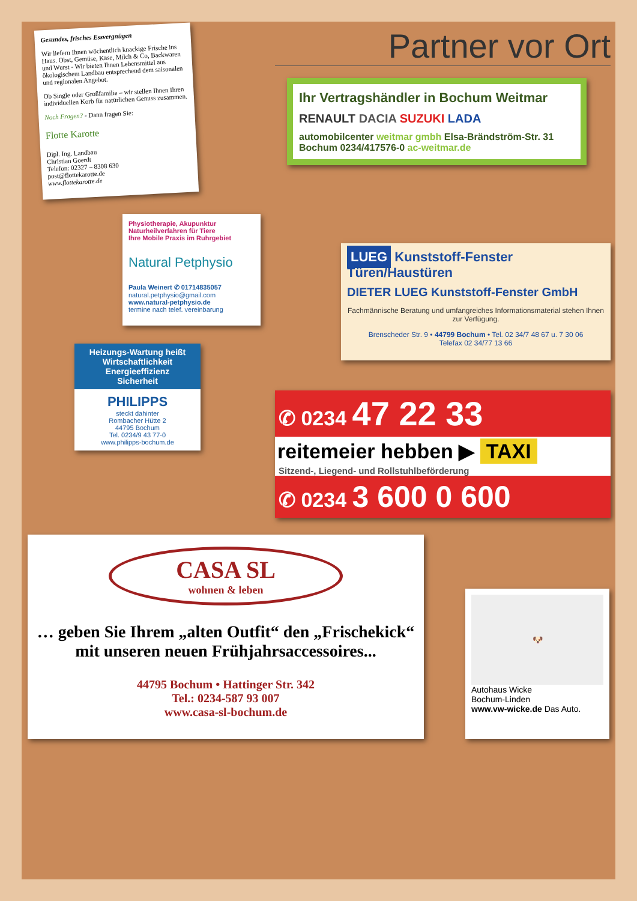Gesundes, frisches Essvergnügen
Wir liefern Ihnen wöchentlich knackige Frische ins Haus. Obst, Gemüse, Käse, Milch & Co, Backwaren und Wurst - Wir bieten Ihnen Lebensmittel aus ökologischem Landbau entsprechend dem saisonalen und regionalen Angebot.
Ob Single oder Großfamilie – wir stellen Ihnen Ihren individuellen Korb für natürlichen Genuss zusammen.
Noch Fragen? - Dann fragen Sie:
Flotte Karotte
Dipl. Ing. Landbau
Christian Goerdt
Telefon: 02327 – 8308 630
post@flottekarotte.de
www.flottekarotte.de
Physiotherapie, Akupunktur
Naturheilverfahren für Tiere
Ihre Mobile Praxis im Ruhrgebiet
Natural Petphysio
Paula Weinert ✆ 01714835057
natural.petphysio@gmail.com
www.natural-petphysio.de
termine nach telef. vereinbarung
Heizungs-Wartung heißt
Wirtschaftlichkeit
Energieeffizienz
Sicherheit
PHILIPPS
steckt dahinter
Rombacher Hütte 2
44795 Bochum
Tel. 0234/9 43 77-0
www.philipps-bochum.de
Partner vor Ort
Ihr Vertragshändler in Bochum Weitmar
RENAULT DACIA SUZUKI LADA
automobilcenter weitmar gmbh Elsa-Brändström-Str. 31 Bochum 0234/417576-0 ac-weitmar.de
LUEG Kunststoff-Fenster Türen/Haustüren
DIETER LUEG Kunststoff-Fenster GmbH
Fachmännische Beratung und umfangreiches Informationsmaterial stehen Ihnen zur Verfügung.
Brenscheder Str. 9 • 44799 Bochum • Tel. 02 34/7 48 67 u. 7 30 06
Telefax 02 34/77 13 66
✆ 0234 47 22 33
reitemeier hebben ▶ TAXI
Sitzend-, Liegend- und Rollstuhlbeförderung
✆ 0234 3 600 0 600
CASA SL
wohnen & leben
… geben Sie Ihrem „alten Outfit“ den „Frischekick“ mit unseren neuen Frühjahrsaccessoires...
44795 Bochum • Hattinger Str. 342
Tel.: 0234-587 93 007
www.casa-sl-bochum.de
🐶
Autohaus Wicke
Bochum-Linden
www.vw-wicke.de Das Auto.